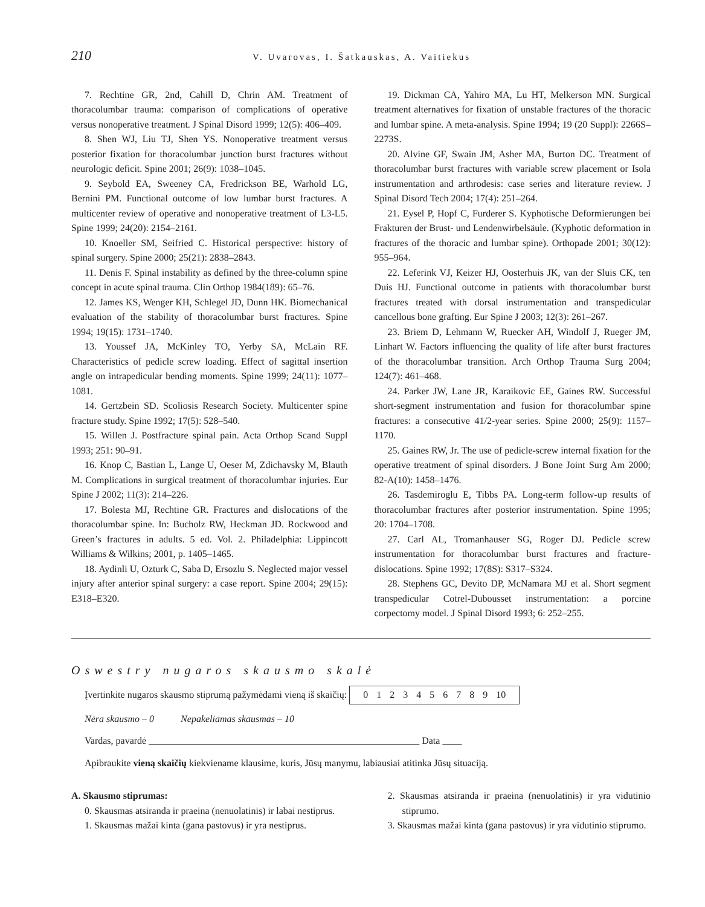210 V. Uvarovas, I. Šatkauskas, A. Vaitiekus
7. Rechtine GR, 2nd, Cahill D, Chrin AM. Treatment of thoracolumbar trauma: comparison of complications of operative versus nonoperative treatment. J Spinal Disord 1999; 12(5): 406–409.
8. Shen WJ, Liu TJ, Shen YS. Nonoperative treatment versus posterior fixation for thoracolumbar junction burst fractures without neurologic deficit. Spine 2001; 26(9): 1038–1045.
9. Seybold EA, Sweeney CA, Fredrickson BE, Warhold LG, Bernini PM. Functional outcome of low lumbar burst fractures. A multicenter review of operative and nonoperative treatment of L3-L5. Spine 1999; 24(20): 2154–2161.
10. Knoeller SM, Seifried C. Historical perspective: history of spinal surgery. Spine 2000; 25(21): 2838–2843.
11. Denis F. Spinal instability as defined by the three-column spine concept in acute spinal trauma. Clin Orthop 1984(189): 65–76.
12. James KS, Wenger KH, Schlegel JD, Dunn HK. Biomechanical evaluation of the stability of thoracolumbar burst fractures. Spine 1994; 19(15): 1731–1740.
13. Youssef JA, McKinley TO, Yerby SA, McLain RF. Characteristics of pedicle screw loading. Effect of sagittal insertion angle on intrapedicular bending moments. Spine 1999; 24(11): 1077–1081.
14. Gertzbein SD. Scoliosis Research Society. Multicenter spine fracture study. Spine 1992; 17(5): 528–540.
15. Willen J. Postfracture spinal pain. Acta Orthop Scand Suppl 1993; 251: 90–91.
16. Knop C, Bastian L, Lange U, Oeser M, Zdichavsky M, Blauth M. Complications in surgical treatment of thoracolumbar injuries. Eur Spine J 2002; 11(3): 214–226.
17. Bolesta MJ, Rechtine GR. Fractures and dislocations of the thoracolumbar spine. In: Bucholz RW, Heckman JD. Rockwood and Green’s fractures in adults. 5 ed. Vol. 2. Philadelphia: Lippincott Williams & Wilkins; 2001, p. 1405–1465.
18. Aydinli U, Ozturk C, Saba D, Ersozlu S. Neglected major vessel injury after anterior spinal surgery: a case report. Spine 2004; 29(15): E318–E320.
19. Dickman CA, Yahiro MA, Lu HT, Melkerson MN. Surgical treatment alternatives for fixation of unstable fractures of the thoracic and lumbar spine. A meta-analysis. Spine 1994; 19 (20 Suppl): 2266S–2273S.
20. Alvine GF, Swain JM, Asher MA, Burton DC. Treatment of thoracolumbar burst fractures with variable screw placement or Isola instrumentation and arthrodesis: case series and literature review. J Spinal Disord Tech 2004; 17(4): 251–264.
21. Eysel P, Hopf C, Furderer S. Kyphotische Deformierungen bei Frakturen der Brust- und Lendenwirbelsäule. (Kyphotic deformation in fractures of the thoracic and lumbar spine). Orthopade 2001; 30(12): 955–964.
22. Leferink VJ, Keizer HJ, Oosterhuis JK, van der Sluis CK, ten Duis HJ. Functional outcome in patients with thoracolumbar burst fractures treated with dorsal instrumentation and transpedicular cancellous bone grafting. Eur Spine J 2003; 12(3): 261–267.
23. Briem D, Lehmann W, Ruecker AH, Windolf J, Rueger JM, Linhart W. Factors influencing the quality of life after burst fractures of the thoracolumbar transition. Arch Orthop Trauma Surg 2004; 124(7): 461–468.
24. Parker JW, Lane JR, Karaikovic EE, Gaines RW. Successful short-segment instrumentation and fusion for thoracolumbar spine fractures: a consecutive 41/2-year series. Spine 2000; 25(9): 1157–1170.
25. Gaines RW, Jr. The use of pedicle-screw internal fixation for the operative treatment of spinal disorders. J Bone Joint Surg Am 2000; 82-A(10): 1458–1476.
26. Tasdemiroglu E, Tibbs PA. Long-term follow-up results of thoracolumbar fractures after posterior instrumentation. Spine 1995; 20: 1704–1708.
27. Carl AL, Tromanhauser SG, Roger DJ. Pedicle screw instrumentation for thoracolumbar burst fractures and fracture-dislocations. Spine 1992; 17(8S): S317–S324.
28. Stephens GC, Devito DP, McNamara MJ et al. Short segment transpedicular Cotrel-Dubousset instrumentation: a porcine corpectomy model. J Spinal Disord 1993; 6: 252–255.
Oswestry nugaros skausmo skalė
Įvertinkite nugaros skausmo stiprumą pažymėdami vieną iš skaičių: 0 1 2 3 4 5 6 7 8 9 10
Nėra skausmo – 0 Nepakeliamas skausmas – 10
Vardas, pavardė ________________________________________________________ Data ____
Apibraukite vieną skaičių kiekviename klausime, kuris, Jūsų manymu, labiausiai atitinka Jūsų situaciją.
A. Skausmo stiprumas:
0. Skausmas atsiranda ir praeina (nenuolatinis) ir labai nestiprus.
1. Skausmas mažai kinta (gana pastovus) ir yra nestiprus.
2. Skausmas atsiranda ir praeina (nenuolatinis) ir yra vidutinio stiprumo.
3. Skausmas mažai kinta (gana pastovus) ir yra vidutinio stiprumo.